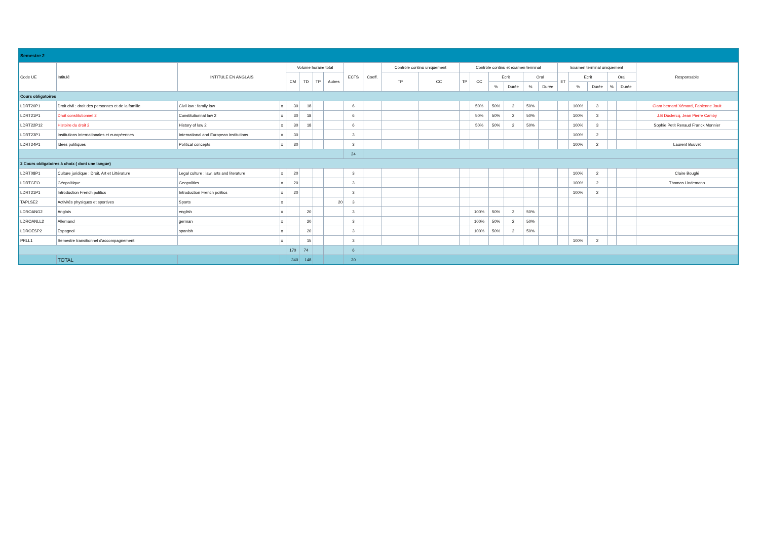| Semestre 2 | | | | | | | | | | | | | | | | | | | | | | | |
| Code UE | Intitulé | INTITULE EN ANGLAIS | | Volume horaire total | | | | ECTS | Coeff. | Contrôle continu uniquement | | Contrôle continu et examen terminal | | | | | | Examen terminal uniquement | | | | | Responsable |
| | | | | CM | TD | TP | Autres | | | TP | CC | TP | CC | Ecrit | | Oral | | ET | Ecrit | | Oral | | |
| | | | | | | | | | | | | | | % | Durée | % | Durée | | % | Durée | % | Durée | |
| Cours obligatoires | | | | | | | | | | | | | | | | | | | | | | | |
| LDRT20P1 | Droit civil : droit des personnes et de la famille | Civil law : family law | x | 30 | 18 | | | 6 | | | | | 50% | 50% | 2 | 50% | | | 100% | 3 | | | Clara bernard Xémard, Fabienne Jault |
| LDRT21P1 | Droit constitutionnel 2 | Constitutionnal law 2 | x | 30 | 18 | | | 6 | | | | | 50% | 50% | 2 | 50% | | | 100% | 3 | | | J.B Duclercq, Jean Pierre Camby |
| LDRT22P12 | Histoire du droit 2 | History of law 2 | x | 30 | 18 | | | 6 | | | | | 50% | 50% | 2 | 50% | | | 100% | 3 | | | Sophie Petit Renaud Franck Monnier |
| LDRT23P1 | Institutions internationales et européennes | International and European institutions | x | 30 | | | | 3 | | | | | | | | | | | 100% | 2 | | | |
| LDRT24P1 | Idées politiques | Political concepts | x | 30 | | | | 3 | | | | | | | | | | | 100% | 2 | | | Laurent Bouvet |
| | | | | | | | | 24 | | | | | | | | | | | | | | | |
| 2 Cours obligatoires à choix ( dont une langue) | | | | | | | | | | | | | | | | | | | | | | | |
| LDRT08P1 | Culture juridique : Droit, Art et Littérature | Legal culture : law, arts and literature | x | 20 | | | | 3 | | | | | | | | | | | 100% | 2 | | | Claire Bouglé |
| LDRTGEO | Géopolitique | Geopolitics | x | 20 | | | | 3 | | | | | | | | | | | 100% | 2 | | | Thomas Lindemann |
| LDRT21P1 | Introduction French politics | Introduction French politics | x | 20 | | | | 3 | | | | | | | | | | | 100% | 2 | | | |
| TAPLSE2 | Activités physiques et sportives | Sports | x | | | | 20 | 3 | | | | | | | | | | | | | | | |
| LDROANG2 | Anglais | english | x | | 20 | | | 3 | | | | | 100% | 50% | 2 | 50% | | | | | | | |
| LDROANLL2 | Allemand | german | x | | 20 | | | 3 | | | | | 100% | 50% | 2 | 50% | | | | | | | |
| LDROESP2 | Espagnol | spanish | x | | 20 | | | 3 | | | | | 100% | 50% | 2 | 50% | | | | | | | |
| PRLL1 | Semestre transitionnel d'accompagnement | | x | | 15 | | | 3 | | | | | | | | | | | 100% | 2 | | | |
| | | | | 170 | 74 | | | 6 | | | | | | | | | | | | | | | |
| | TOTAL | | | 340 | 148 | | | 30 | | | | | | | | | | | | | | | |